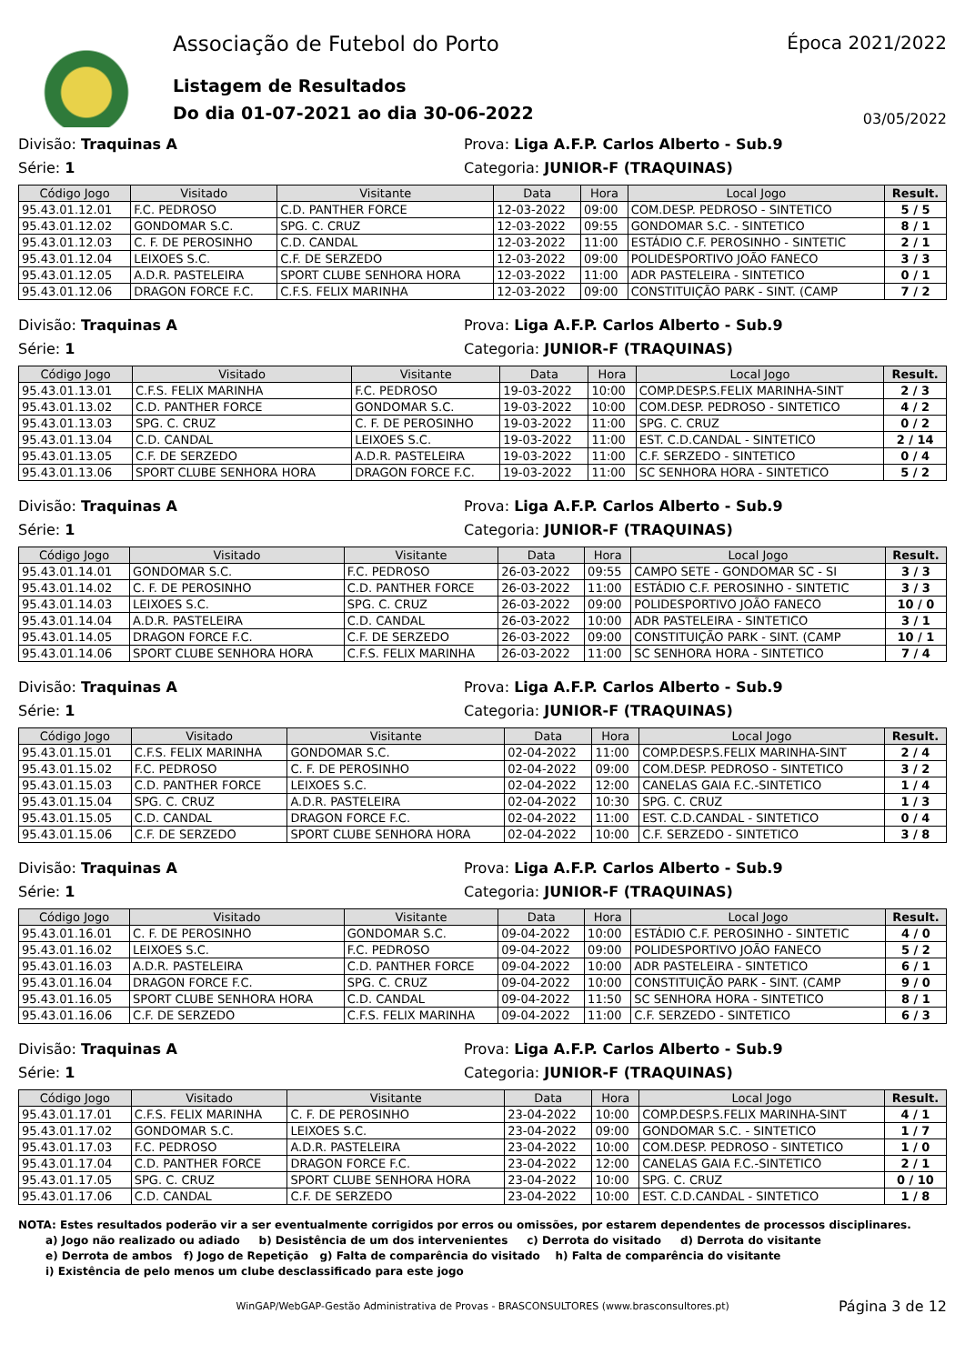Associação de Futebol do Porto
Listagem de Resultados
Do dia 01-07-2021 ao dia 30-06-2022
Época 2021/2022
03/05/2022
Divisão: Traquinas A
Prova: Liga A.F.P. Carlos Alberto - Sub.9
Série: 1
Categoria: JUNIOR-F (TRAQUINAS)
| Código Jogo | Visitado | Visitante | Data | Hora | Local Jogo | Result. |
| --- | --- | --- | --- | --- | --- | --- |
| 95.43.01.12.01 | F.C. PEDROSO | C.D. PANTHER FORCE | 12-03-2022 | 09:00 | COM.DESP. PEDROSO - SINTETICO | 5 / 5 |
| 95.43.01.12.02 | GONDOMAR S.C. | SPG. C. CRUZ | 12-03-2022 | 09:55 | GONDOMAR S.C. - SINTETICO | 8 / 1 |
| 95.43.01.12.03 | C. F. DE PEROSINHO | C.D. CANDAL | 12-03-2022 | 11:00 | ESTÁDIO C.F. PEROSINHO - SINTETIC | 2 / 1 |
| 95.43.01.12.04 | LEIXOES S.C. | C.F. DE SERZEDO | 12-03-2022 | 09:00 | POLIDESPORTIVO JOÃO FANECO | 3 / 3 |
| 95.43.01.12.05 | A.D.R. PASTELEIRA | SPORT CLUBE SENHORA HORA | 12-03-2022 | 11:00 | ADR PASTELEIRA - SINTETICO | 0 / 1 |
| 95.43.01.12.06 | DRAGON FORCE F.C. | C.F.S. FELIX MARINHA | 12-03-2022 | 09:00 | CONSTITUIÇÃO PARK - SINT. (CAMP | 7 / 2 |
Divisão: Traquinas A
Prova: Liga A.F.P. Carlos Alberto - Sub.9
Série: 1
Categoria: JUNIOR-F (TRAQUINAS)
| Código Jogo | Visitado | Visitante | Data | Hora | Local Jogo | Result. |
| --- | --- | --- | --- | --- | --- | --- |
| 95.43.01.13.01 | C.F.S. FELIX MARINHA | F.C. PEDROSO | 19-03-2022 | 10:00 | COMP.DESP.S.FELIX MARINHA-SINT | 2 / 3 |
| 95.43.01.13.02 | C.D. PANTHER FORCE | GONDOMAR S.C. | 19-03-2022 | 10:00 | COM.DESP. PEDROSO - SINTETICO | 4 / 2 |
| 95.43.01.13.03 | SPG. C. CRUZ | C. F. DE PEROSINHO | 19-03-2022 | 11:00 | SPG. C. CRUZ | 0 / 2 |
| 95.43.01.13.04 | C.D. CANDAL | LEIXOES S.C. | 19-03-2022 | 11:00 | EST. C.D.CANDAL - SINTETICO | 2 / 14 |
| 95.43.01.13.05 | C.F. DE SERZEDO | A.D.R. PASTELEIRA | 19-03-2022 | 11:00 | C.F. SERZEDO - SINTETICO | 0 / 4 |
| 95.43.01.13.06 | SPORT CLUBE SENHORA HORA | DRAGON FORCE F.C. | 19-03-2022 | 11:00 | SC SENHORA HORA - SINTETICO | 5 / 2 |
Divisão: Traquinas A
Prova: Liga A.F.P. Carlos Alberto - Sub.9
Série: 1
Categoria: JUNIOR-F (TRAQUINAS)
| Código Jogo | Visitado | Visitante | Data | Hora | Local Jogo | Result. |
| --- | --- | --- | --- | --- | --- | --- |
| 95.43.01.14.01 | GONDOMAR S.C. | F.C. PEDROSO | 26-03-2022 | 09:55 | CAMPO SETE - GONDOMAR SC - SI | 3 / 3 |
| 95.43.01.14.02 | C. F. DE PEROSINHO | C.D. PANTHER FORCE | 26-03-2022 | 11:00 | ESTÁDIO C.F. PEROSINHO - SINTETIC | 3 / 3 |
| 95.43.01.14.03 | LEIXOES S.C. | SPG. C. CRUZ | 26-03-2022 | 09:00 | POLIDESPORTIVO JOÃO FANECO | 10 / 0 |
| 95.43.01.14.04 | A.D.R. PASTELEIRA | C.D. CANDAL | 26-03-2022 | 10:00 | ADR PASTELEIRA - SINTETICO | 3 / 1 |
| 95.43.01.14.05 | DRAGON FORCE F.C. | C.F. DE SERZEDO | 26-03-2022 | 09:00 | CONSTITUIÇÃO PARK - SINT. (CAMP | 10 / 1 |
| 95.43.01.14.06 | SPORT CLUBE SENHORA HORA | C.F.S. FELIX MARINHA | 26-03-2022 | 11:00 | SC SENHORA HORA - SINTETICO | 7 / 4 |
Divisão: Traquinas A
Prova: Liga A.F.P. Carlos Alberto - Sub.9
Série: 1
Categoria: JUNIOR-F (TRAQUINAS)
| Código Jogo | Visitado | Visitante | Data | Hora | Local Jogo | Result. |
| --- | --- | --- | --- | --- | --- | --- |
| 95.43.01.15.01 | C.F.S. FELIX MARINHA | GONDOMAR S.C. | 02-04-2022 | 11:00 | COMP.DESP.S.FELIX MARINHA-SINT | 2 / 4 |
| 95.43.01.15.02 | F.C. PEDROSO | C. F. DE PEROSINHO | 02-04-2022 | 09:00 | COM.DESP. PEDROSO - SINTETICO | 3 / 2 |
| 95.43.01.15.03 | C.D. PANTHER FORCE | LEIXOES S.C. | 02-04-2022 | 12:00 | CANELAS GAIA F.C.-SINTETICO | 1 / 4 |
| 95.43.01.15.04 | SPG. C. CRUZ | A.D.R. PASTELEIRA | 02-04-2022 | 10:30 | SPG. C. CRUZ | 1 / 3 |
| 95.43.01.15.05 | C.D. CANDAL | DRAGON FORCE F.C. | 02-04-2022 | 11:00 | EST. C.D.CANDAL - SINTETICO | 0 / 4 |
| 95.43.01.15.06 | C.F. DE SERZEDO | SPORT CLUBE SENHORA HORA | 02-04-2022 | 10:00 | C.F. SERZEDO - SINTETICO | 3 / 8 |
Divisão: Traquinas A
Prova: Liga A.F.P. Carlos Alberto - Sub.9
Série: 1
Categoria: JUNIOR-F (TRAQUINAS)
| Código Jogo | Visitado | Visitante | Data | Hora | Local Jogo | Result. |
| --- | --- | --- | --- | --- | --- | --- |
| 95.43.01.16.01 | C. F. DE PEROSINHO | GONDOMAR S.C. | 09-04-2022 | 10:00 | ESTÁDIO C.F. PEROSINHO - SINTETIC | 4 / 0 |
| 95.43.01.16.02 | LEIXOES S.C. | F.C. PEDROSO | 09-04-2022 | 09:00 | POLIDESPORTIVO JOÃO FANECO | 5 / 2 |
| 95.43.01.16.03 | A.D.R. PASTELEIRA | C.D. PANTHER FORCE | 09-04-2022 | 10:00 | ADR PASTELEIRA - SINTETICO | 6 / 1 |
| 95.43.01.16.04 | DRAGON FORCE F.C. | SPG. C. CRUZ | 09-04-2022 | 10:00 | CONSTITUIÇÃO PARK - SINT. (CAMP | 9 / 0 |
| 95.43.01.16.05 | SPORT CLUBE SENHORA HORA | C.D. CANDAL | 09-04-2022 | 11:50 | SC SENHORA HORA - SINTETICO | 8 / 1 |
| 95.43.01.16.06 | C.F. DE SERZEDO | C.F.S. FELIX MARINHA | 09-04-2022 | 11:00 | C.F. SERZEDO - SINTETICO | 6 / 3 |
Divisão: Traquinas A
Prova: Liga A.F.P. Carlos Alberto - Sub.9
Série: 1
Categoria: JUNIOR-F (TRAQUINAS)
| Código Jogo | Visitado | Visitante | Data | Hora | Local Jogo | Result. |
| --- | --- | --- | --- | --- | --- | --- |
| 95.43.01.17.01 | C.F.S. FELIX MARINHA | C. F. DE PEROSINHO | 23-04-2022 | 10:00 | COMP.DESP.S.FELIX MARINHA-SINT | 4 / 1 |
| 95.43.01.17.02 | GONDOMAR S.C. | LEIXOES S.C. | 23-04-2022 | 09:00 | GONDOMAR S.C. - SINTETICO | 1 / 7 |
| 95.43.01.17.03 | F.C. PEDROSO | A.D.R. PASTELEIRA | 23-04-2022 | 10:00 | COM.DESP. PEDROSO - SINTETICO | 1 / 0 |
| 95.43.01.17.04 | C.D. PANTHER FORCE | DRAGON FORCE F.C. | 23-04-2022 | 12:00 | CANELAS GAIA F.C.-SINTETICO | 2 / 1 |
| 95.43.01.17.05 | SPG. C. CRUZ | SPORT CLUBE SENHORA HORA | 23-04-2022 | 10:00 | SPG. C. CRUZ | 0 / 10 |
| 95.43.01.17.06 | C.D. CANDAL | C.F. DE SERZEDO | 23-04-2022 | 10:00 | EST. C.D.CANDAL - SINTETICO | 1 / 8 |
NOTA: Estes resultados poderão vir a ser eventualmente corrigidos por erros ou omissões, por estarem dependentes de processos disciplinares.
a) Jogo não realizado ou adiado b) Desistência de um dos intervenientes c) Derrota do visitado d) Derrota do visitante
e) Derrota de ambos f) Jogo de Repetição g) Falta de comparência do visitado h) Falta de comparência do visitante
i) Existência de pelo menos um clube desclassificado para este jogo
WinGAP/WebGAP-Gestão Administrativa de Provas - BRASCONSULTORES (www.brasconsultores.pt) Página 3 de 12